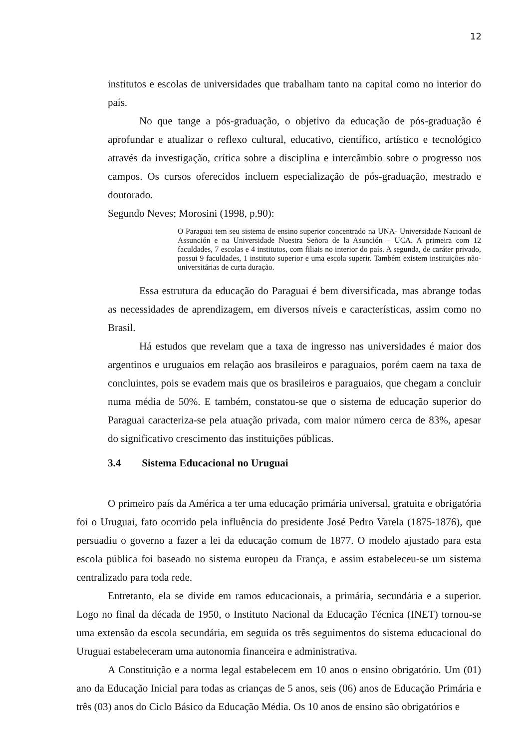12
institutos e escolas de universidades que trabalham tanto na capital como no interior do país.
No que tange a pós-graduação, o objetivo da educação de pós-graduação é aprofundar e atualizar o reflexo cultural, educativo, científico, artístico e tecnológico através da investigação, crítica sobre a disciplina e intercâmbio sobre o progresso nos campos. Os cursos oferecidos incluem especialização de pós-graduação, mestrado e doutorado.
Segundo Neves; Morosini (1998, p.90):
O Paraguai tem seu sistema de ensino superior concentrado na UNA- Universidade Nacioanl de Assunción e na Universidade Nuestra Señora de la Asunción – UCA. A primeira com 12 faculdades, 7 escolas e 4 institutos, com filiais no interior do país. A segunda, de caráter privado, possui 9 faculdades, 1 instituto superior e uma escola superir. Também existem instituições não- universitárias de curta duração.
Essa estrutura da educação do Paraguai é bem diversificada, mas abrange todas as necessidades de aprendizagem, em diversos níveis e características, assim como no Brasil.
Há estudos que revelam que a taxa de ingresso nas universidades é maior dos argentinos e uruguaios em relação aos brasileiros e paraguaios, porém caem na taxa de concluintes, pois se evadem mais que os brasileiros e paraguaios, que chegam a concluir numa média de 50%. E também, constatou-se que o sistema de educação superior do Paraguai caracteriza-se pela atuação privada, com maior número cerca de 83%, apesar do significativo crescimento das instituições públicas.
3.4 Sistema Educacional no Uruguai
O primeiro país da América a ter uma educação primária universal, gratuita e obrigatória foi o Uruguai, fato ocorrido pela influência do presidente José Pedro Varela (1875-1876), que persuadiu o governo a fazer a lei da educação comum de 1877. O modelo ajustado para esta escola pública foi baseado no sistema europeu da França, e assim estabeleceu-se um sistema centralizado para toda rede.
Entretanto, ela se divide em ramos educacionais, a primária, secundária e a superior. Logo no final da década de 1950, o Instituto Nacional da Educação Técnica (INET) tornou-se uma extensão da escola secundária, em seguida os três seguimentos do sistema educacional do Uruguai estabeleceram uma autonomia financeira e administrativa.
A Constituição e a norma legal estabelecem em 10 anos o ensino obrigatório. Um (01) ano da Educação Inicial para todas as crianças de 5 anos, seis (06) anos de Educação Primária e três (03) anos do Ciclo Básico da Educação Média. Os 10 anos de ensino são obrigatórios e